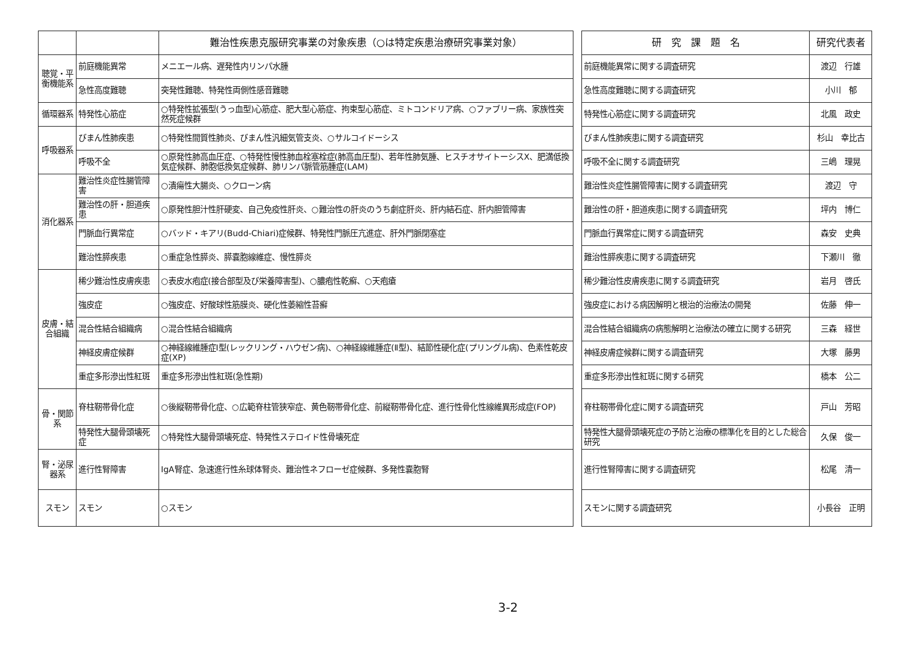| | | 難治性疾患克服研究事業の対象疾患（○は特定疾患治療研究事業対象） |
| --- | --- | --- |
| 聴覚・平衡機能系 | 前庭機能異常 | メニエール病、遅発性内リンパ水腫 |
| | 急性高度難聴 | 突発性難聴、特発性両側性感音難聴 |
| 循環器系 | 特発性心筋症 | ○特発性拡張型(うっ血型)心筋症、肥大型心筋症、拘束型心筋症、ミトコンドリア病、○ファブリー病、家族性突然死症候群 |
| 呼吸器系 | びまん性肺疾患 | ○特発性間質性肺炎、びまん性汎細気管支炎、○サルコイドーシス |
| | 呼吸不全 | ○原発性肺高血圧症、○特発性慢性肺血栓塞栓症(肺高血圧型)、若年性肺気腫、ヒスチオサイトーシスX、肥満低換気症候群、肺胞低換気症候群、肺リンパ脈管筋腫症(LAM) |
| 消化器系 | 難治性炎症性腸管障害 | ○潰瘍性大腸炎、○クローン病 |
| | 難治性の肝・胆道疾患 | ○原発性胆汁性肝硬変、自己免疫性肝炎、○難治性の肝炎のうち劇症肝炎、肝内結石症、肝内胆管障害 |
| | 門脈血行異常症 | ○バッド・キアリ(Budd-Chiari)症候群、特発性門脈圧亢進症、肝外門脈閉塞症 |
| | 難治性膵疾患 | ○重症急性膵炎、膵嚢胞線維症、慢性膵炎 |
| 皮膚・結合組織 | 稀少難治性皮膚疾患 | ○表皮水疱症(接合部型及び栄養障害型)、○膿疱性乾癬、○天疱瘡 |
| | 強皮症 | ○強皮症、好酸球性筋膜炎、硬化性萎縮性苔癬 |
| | 混合性結合組織病 | ○混合性結合組織病 |
| | 神経皮膚症候群 | ○神経線維腫症Ⅰ型(レックリング・ハウゼン病)、○神経線維腫症(Ⅱ型)、結節性硬化症(プリングル病)、色素性乾皮症(XP) |
| | 重症多形滲出性紅斑 | 重症多形滲出性紅斑(急性期) |
| 骨・関節系 | 脊柱靭帯骨化症 | ○後縦靭帯骨化症、○広範脊柱管狭窄症、黄色靭帯骨化症、前縦靭帯骨化症、進行性骨化性線維異形成症(FOP) |
| | 特発性大腿骨頭壊死症 | ○特発性大腿骨頭壊死症、特発性ステロイド性骨壊死症 |
| 腎・泌尿器系 | 進行性腎障害 | IgA腎症、急速進行性糸球体腎炎、難治性ネフローゼ症候群、多発性嚢胞腎 |
| スモン | スモン | ○スモン |
| 研 究 課 題 名 | 研究代表者 |
| --- | --- |
| 前庭機能異常に関する調査研究 | 渡辺 行雄 |
| 急性高度難聴に関する調査研究 | 小川 郁 |
| 特発性心筋症に関する調査研究 | 北風 政史 |
| びまん性肺疾患に関する調査研究 | 杉山 幸比古 |
| 呼吸不全に関する調査研究 | 三嶋 理晃 |
| 難治性炎症性腸管障害に関する調査研究 | 渡辺 守 |
| 難治性の肝・胆道疾患に関する調査研究 | 坪内 博仁 |
| 門脈血行異常症に関する調査研究 | 森安 史典 |
| 難治性膵疾患に関する調査研究 | 下瀬川 徹 |
| 稀少難治性皮膚疾患に関する調査研究 | 岩月 啓氏 |
| 強皮症における病因解明と根治的治療法の開発 | 佐藤 伸一 |
| 混合性結合組織病の病態解明と治療法の確立に関する研究 | 三森 経世 |
| 神経皮膚症候群に関する調査研究 | 大塚 藤男 |
| 重症多形滲出性紅斑に関する研究 | 橋本 公二 |
| 脊柱靭帯骨化症に関する調査研究 | 戸山 芳昭 |
| 特発性大腿骨頭壊死症の予防と治療の標準化を目的とした総合研究 | 久保 俊一 |
| 進行性腎障害に関する調査研究 | 松尾 清一 |
| スモンに関する調査研究 | 小長谷 正明 |
3-2